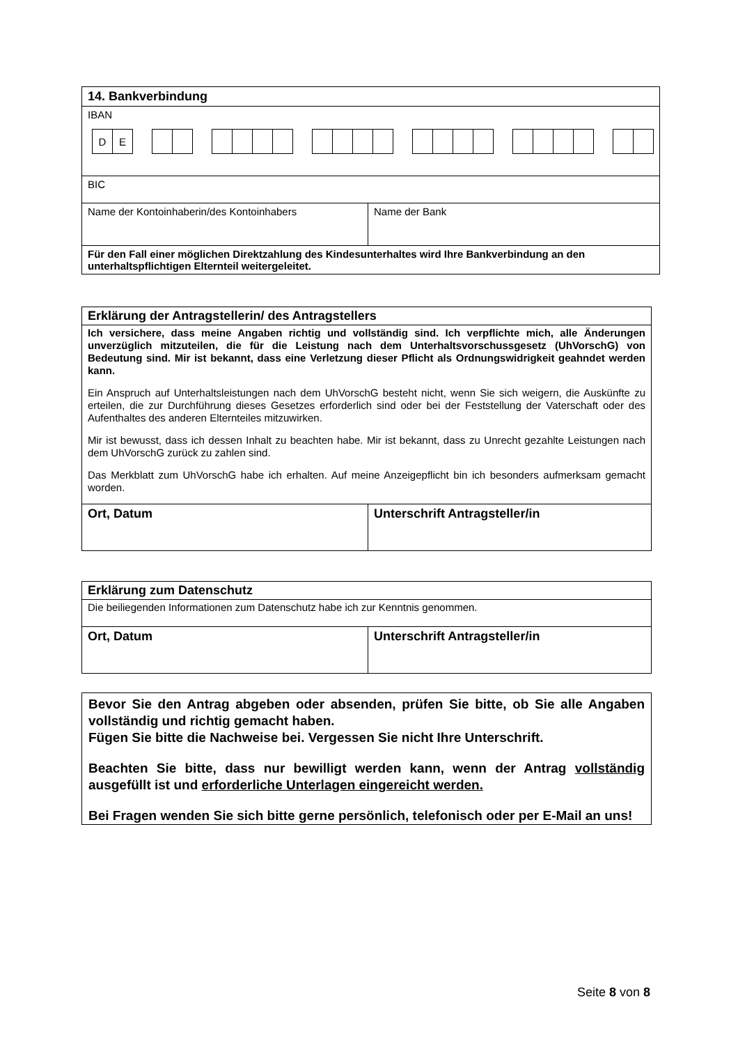| 14. Bankverbindung | |
| IBAN D E | |
| BIC | |
| Name der Kontoinhaberin/des Kontoinhabers | Name der Bank |
| Für den Fall einer möglichen Direktzahlung des Kindesunterhaltes wird Ihre Bankverbindung an den unterhaltspflichtigen Elternteil weitergeleitet. | |
| Erklärung der Antragstellerin/ des Antragstellers Ich versichere, dass meine Angaben richtig und vollständig sind. Ich verpflichte mich, alle Änderungen unverzüglich mitzuteilen, die für die Leistung nach dem Unterhaltsvorschussgesetz (UhVorschG) von Bedeutung sind. Mir ist bekannt, dass eine Verletzung dieser Pflicht als Ordnungswidrigkeit geahndet werden kann. Ein Anspruch auf Unterhaltsleistungen nach dem UhVorschG besteht nicht, wenn Sie sich weigern, die Auskünfte zu erteilen, die zur Durchführung dieses Gesetzes erforderlich sind oder bei der Feststellung der Vaterschaft oder des Aufenthaltes des anderen Elternteiles mitzuwirken. Mir ist bewusst, dass ich dessen Inhalt zu beachten habe. Mir ist bekannt, dass zu Unrecht gezahlte Leistungen nach dem UhVorschG zurück zu zahlen sind. Das Merkblatt zum UhVorschG habe ich erhalten. Auf meine Anzeigepflicht bin ich besonders aufmerksam gemacht worden. | |
| Ort, Datum | Unterschrift Antragsteller/in |
| Erklärung zum Datenschutz Die beiliegenden Informationen zum Datenschutz habe ich zur Kenntnis genommen. | |
| Ort, Datum | Unterschrift Antragsteller/in |
Bevor Sie den Antrag abgeben oder absenden, prüfen Sie bitte, ob Sie alle Angaben vollständig und richtig gemacht haben.
Fügen Sie bitte die Nachweise bei. Vergessen Sie nicht Ihre Unterschrift.
Beachten Sie bitte, dass nur bewilligt werden kann, wenn der Antrag vollständig ausgefüllt ist und erforderliche Unterlagen eingereicht werden.
Bei Fragen wenden Sie sich bitte gerne persönlich, telefonisch oder per E-Mail an uns!
Seite 8 von 8